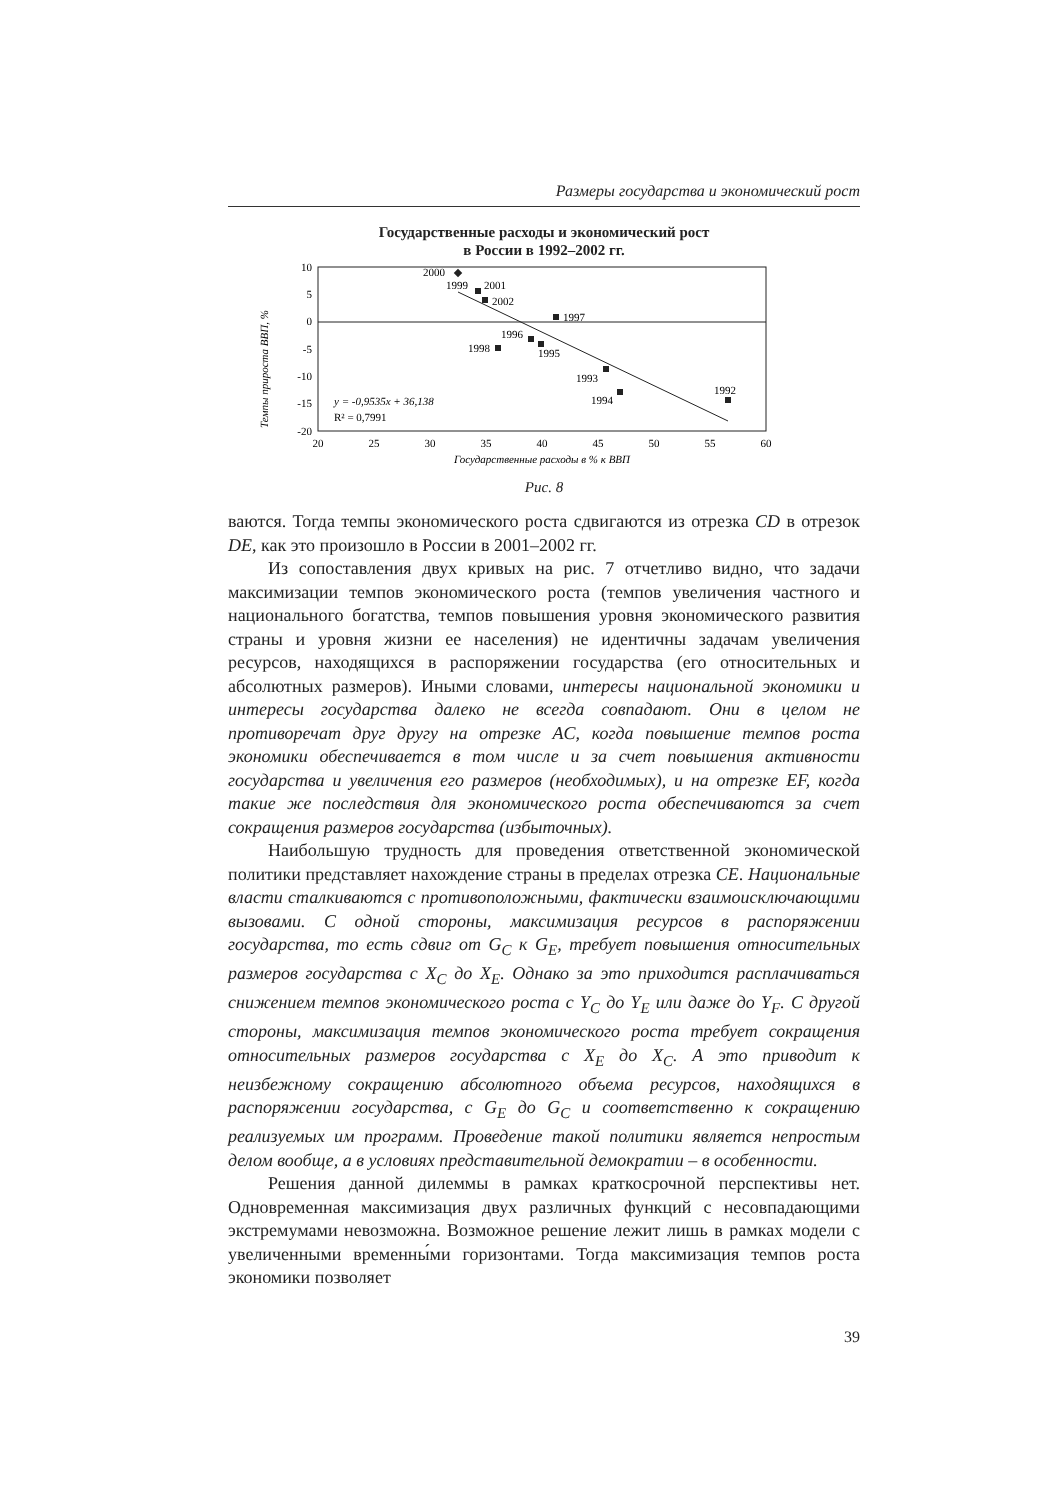Размеры государства и экономический рост
Государственные расходы и экономический рост
в России в 1992–2002 гг.
Темпы прироста ВВП, %
10
5
0
-5
-10
-15
-20
20
25
30
35
40
45
50
55
60
2000
1999
2001
2002
1997
1996
1998
1995
1993
1994
1992
y = -0,9535x + 36,138
R² = 0,7991
Государственные расходы в % к ВВП
Рис. 8
ваются. Тогда темпы экономического роста сдвигаются из отрезка CD в отрезок DE, как это произошло в России в 2001–2002 гг.
Из сопоставления двух кривых на рис. 7 отчетливо видно, что задачи максимизации темпов экономического роста (темпов увеличения частного и национального богатства, темпов повышения уровня экономического развития страны и уровня жизни ее населения) не идентичны задачам увеличения ресурсов, находящихся в распоряжении государства (его относительных и абсолютных размеров). Иными словами, интересы национальной экономики и интересы государства далеко не всегда совпадают. Они в целом не противоречат друг другу на отрезке AC, когда повышение темпов роста экономики обеспечивается в том числе и за счет повышения активности государства и увеличения его размеров (необходимых), и на отрезке EF, когда такие же последствия для экономического роста обеспечиваются за счет сокращения размеров государства (избыточных).
Наибольшую трудность для проведения ответственной экономической политики представляет нахождение страны в пределах отрезка CE. Национальные власти сталкиваются с противоположными, фактически взаимоисключающими вызовами. С одной стороны, максимизация ресурсов в распоряжении государства, то есть сдвиг от G<sub>C</sub> к G<sub>E</sub>, требует повышения относительных размеров государства с X<sub>C</sub> до X<sub>E</sub>. Однако за это приходится расплачиваться снижением темпов экономического роста с Y<sub>C</sub> до Y<sub>E</sub> или даже до Y<sub>F</sub>. С другой стороны, максимизация темпов экономического роста требует сокращения относительных размеров государства с X<sub>E</sub> до X<sub>C</sub>. А это приводит к неизбежному сокращению абсолютного объема ресурсов, находящихся в распоряжении государства, с G<sub>E</sub> до G<sub>C</sub> и соответственно к сокращению реализуемых им программ. Проведение такой политики является непростым делом вообще, а в условиях представительной демократии – в особенности.
Решения данной дилеммы в рамках краткосрочной перспективы нет. Одновременная максимизация двух различных функций с несовпадающими экстремумами невозможна. Возможное решение лежит лишь в рамках модели с увеличенными временны́ми горизонтами. Тогда максимизация темпов роста экономики позволяет
39